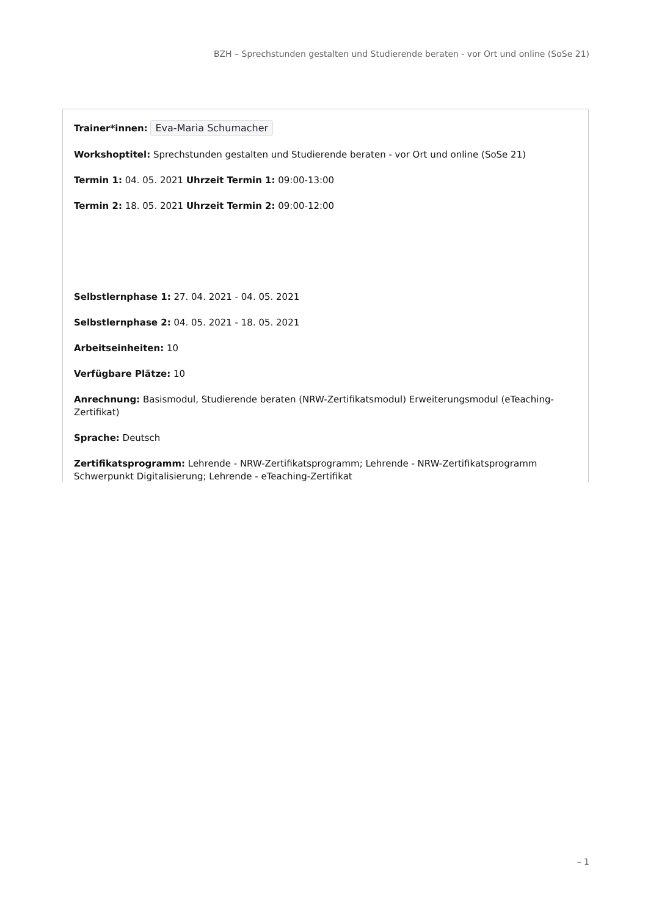BZH – Sprechstunden gestalten und Studierende beraten - vor Ort und online (SoSe 21)
Trainer*innen: Eva-Maria Schumacher
Workshoptitel: Sprechstunden gestalten und Studierende beraten - vor Ort und online (SoSe 21)
Termin 1: 04. 05. 2021 Uhrzeit Termin 1: 09:00-13:00
Termin 2: 18. 05. 2021 Uhrzeit Termin 2: 09:00-12:00
Selbstlernphase 1: 27. 04. 2021 - 04. 05. 2021
Selbstlernphase 2: 04. 05. 2021 - 18. 05. 2021
Arbeitseinheiten: 10
Verfügbare Plätze: 10
Anrechnung: Basismodul, Studierende beraten (NRW-Zertifikatsmodul) Erweiterungsmodul (eTeaching-Zertifikat)
Sprache: Deutsch
Zertifikatsprogramm: Lehrende - NRW-Zertifikatsprogramm; Lehrende - NRW-Zertifikatsprogramm Schwerpunkt Digitalisierung; Lehrende - eTeaching-Zertifikat
– 1